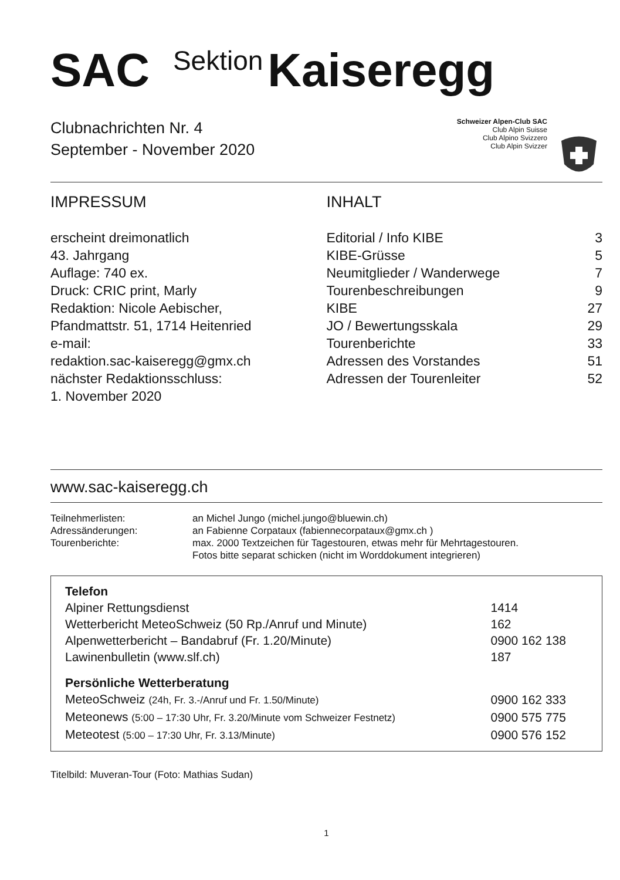SAC Sektion Kaiseregg
Clubnachrichten Nr. 4
September - November 2020
Schweizer Alpen-Club SAC
Club Alpin Suisse
Club Alpino Svizzero
Club Alpin Svizzer
IMPRESSUM
erscheint dreimonatlich
43. Jahrgang
Auflage: 740 ex.
Druck: CRIC print, Marly
Redaktion: Nicole Aebischer,
Pfandmattstr. 51, 1714 Heitenried
e-mail:
redaktion.sac-kaiseregg@gmx.ch
nächster Redaktionsschluss:
1. November 2020
INHALT
| Editorial / Info KIBE | 3 |
| KIBE-Grüsse | 5 |
| Neumitglieder / Wanderwege | 7 |
| Tourenbeschreibungen | 9 |
| KIBE | 27 |
| JO / Bewertungsskala | 29 |
| Tourenberichte | 33 |
| Adressen des Vorstandes | 51 |
| Adressen der Tourenleiter | 52 |
www.sac-kaiseregg.ch
| Teilnehmerlisten: | an Michel Jungo (michel.jungo@bluewin.ch) |
| Adressänderungen: | an Fabienne Corpataux (fabiennecorpataux@gmx.ch ) |
| Tourenberichte: | max. 2000 Textzeichen für Tagestouren, etwas mehr für Mehrtagestouren. Fotos bitte separat schicken (nicht im Worddokument integrieren) |
| Telefon | |
| Alpiner Rettungsdienst | 1414 |
| Wetterbericht MeteoSchweiz (50 Rp./Anruf und Minute) | 162 |
| Alpenwetterbericht – Bandabruf (Fr. 1.20/Minute) | 0900 162 138 |
| Lawinenbulletin (www.slf.ch) | 187 |
| Persönliche Wetterberatung | |
| MeteoSchweiz (24h, Fr. 3.-/Anruf und Fr. 1.50/Minute) | 0900 162 333 |
| Meteonews (5:00 – 17:30 Uhr, Fr. 3.20/Minute vom Schweizer Festnetz) | 0900 575 775 |
| Meteotest (5:00 – 17:30 Uhr, Fr. 3.13/Minute) | 0900 576 152 |
Titelbild: Muveran-Tour (Foto: Mathias Sudan)
1